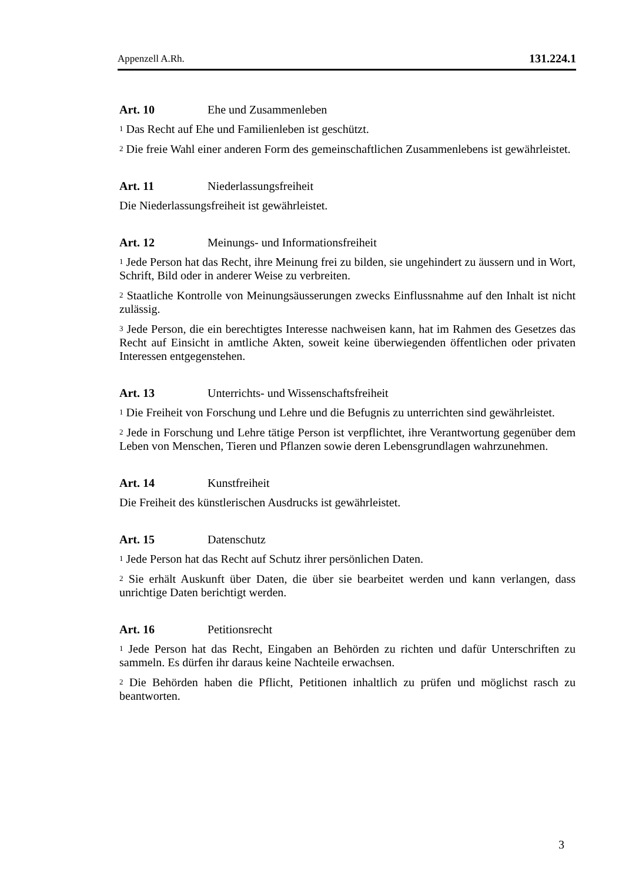Appenzell A.Rh. 131.224.1
Art. 10 Ehe und Zusammenleben
<sup>1</sup> Das Recht auf Ehe und Familienleben ist geschützt.
<sup>2</sup> Die freie Wahl einer anderen Form des gemeinschaftlichen Zusammenlebens ist gewährleistet.
Art. 11 Niederlassungsfreiheit
Die Niederlassungsfreiheit ist gewährleistet.
Art. 12 Meinungs- und Informationsfreiheit
<sup>1</sup> Jede Person hat das Recht, ihre Meinung frei zu bilden, sie ungehindert zu äussern und in Wort, Schrift, Bild oder in anderer Weise zu verbreiten.
<sup>2</sup> Staatliche Kontrolle von Meinungsäusserungen zwecks Einflussnahme auf den Inhalt ist nicht zulässig.
<sup>3</sup> Jede Person, die ein berechtigtes Interesse nachweisen kann, hat im Rahmen des Gesetzes das Recht auf Einsicht in amtliche Akten, soweit keine überwiegenden öffentlichen oder privaten Interessen entgegenstehen.
Art. 13 Unterrichts- und Wissenschaftsfreiheit
<sup>1</sup> Die Freiheit von Forschung und Lehre und die Befugnis zu unterrichten sind gewährleistet.
<sup>2</sup> Jede in Forschung und Lehre tätige Person ist verpflichtet, ihre Verantwortung gegenüber dem Leben von Menschen, Tieren und Pflanzen sowie deren Lebensgrundlagen wahrzunehmen.
Art. 14 Kunstfreiheit
Die Freiheit des künstlerischen Ausdrucks ist gewährleistet.
Art. 15 Datenschutz
<sup>1</sup> Jede Person hat das Recht auf Schutz ihrer persönlichen Daten.
<sup>2</sup> Sie erhält Auskunft über Daten, die über sie bearbeitet werden und kann verlangen, dass unrichtige Daten berichtigt werden.
Art. 16 Petitionsrecht
<sup>1</sup> Jede Person hat das Recht, Eingaben an Behörden zu richten und dafür Unterschriften zu sammeln. Es dürfen ihr daraus keine Nachteile erwachsen.
<sup>2</sup> Die Behörden haben die Pflicht, Petitionen inhaltlich zu prüfen und möglichst rasch zu beantworten.
3